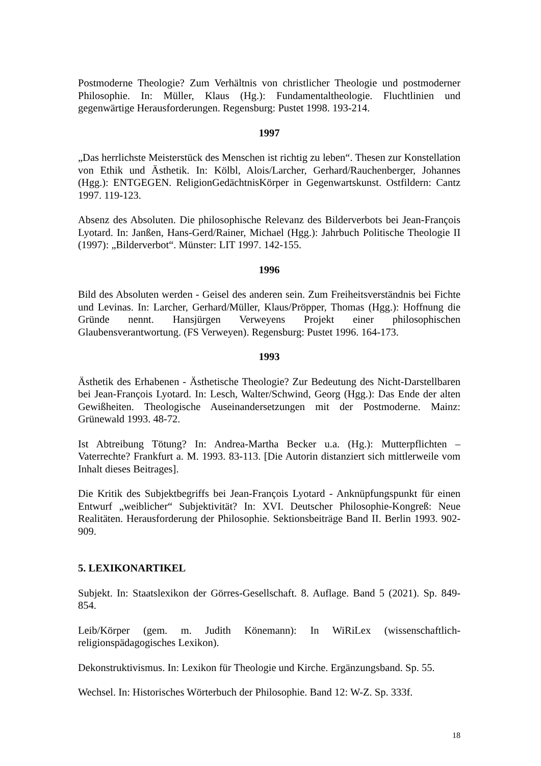Postmoderne Theologie? Zum Verhältnis von christlicher Theologie und postmoderner Philosophie. In: Müller, Klaus (Hg.): Fundamentaltheologie. Fluchtlinien und gegenwärtige Herausforderungen. Regensburg: Pustet 1998. 193-214.
1997
„Das herrlichste Meisterstück des Menschen ist richtig zu leben“. Thesen zur Konstellation von Ethik und Ästhetik. In: Kölbl, Alois/Larcher, Gerhard/Rauchenberger, Johannes (Hgg.): ENTGEGEN. ReligionGedächtnisKörper in Gegenwartskunst. Ostfildern: Cantz 1997. 119-123.
Absenz des Absoluten. Die philosophische Relevanz des Bilderverbots bei Jean-François Lyotard. In: Janßen, Hans-Gerd/Rainer, Michael (Hgg.): Jahrbuch Politische Theologie II (1997): „Bilderverbot“. Münster: LIT 1997. 142-155.
1996
Bild des Absoluten werden - Geisel des anderen sein. Zum Freiheitsverständnis bei Fichte und Levinas. In: Larcher, Gerhard/Müller, Klaus/Pröpper, Thomas (Hgg.): Hoffnung die Gründe nennt. Hansjürgen Verweyens Projekt einer philosophischen Glaubensverantwortung. (FS Verweyen). Regensburg: Pustet 1996. 164-173.
1993
Ästhetik des Erhabenen - Ästhetische Theologie? Zur Bedeutung des Nicht-Darstellbaren bei Jean-François Lyotard. In: Lesch, Walter/Schwind, Georg (Hgg.): Das Ende der alten Gewißheiten. Theologische Auseinandersetzungen mit der Postmoderne. Mainz: Grünewald 1993. 48-72.
Ist Abtreibung Tötung? In: Andrea-Martha Becker u.a. (Hg.): Mutterpflichten – Vaterrechte? Frankfurt a. M. 1993. 83-113. [Die Autorin distanziert sich mittlerweile vom Inhalt dieses Beitrages].
Die Kritik des Subjektbegriffs bei Jean-François Lyotard - Anknüpfungspunkt für einen Entwurf „weiblicher“ Subjektivität? In: XVI. Deutscher Philosophie-Kongreß: Neue Realitäten. Herausforderung der Philosophie. Sektionsbeiträge Band II. Berlin 1993. 902-909.
5. LEXIKONARTIKEL
Subjekt. In: Staatslexikon der Görres-Gesellschaft. 8. Auflage. Band 5 (2021). Sp. 849-854.
Leib/Körper (gem. m. Judith Könemann): In WiRiLex (wissenschaftlich-religionspädagogisches Lexikon).
Dekonstruktivismus. In: Lexikon für Theologie und Kirche. Ergänzungsband. Sp. 55.
Wechsel. In: Historisches Wörterbuch der Philosophie. Band 12: W-Z. Sp. 333f.
18